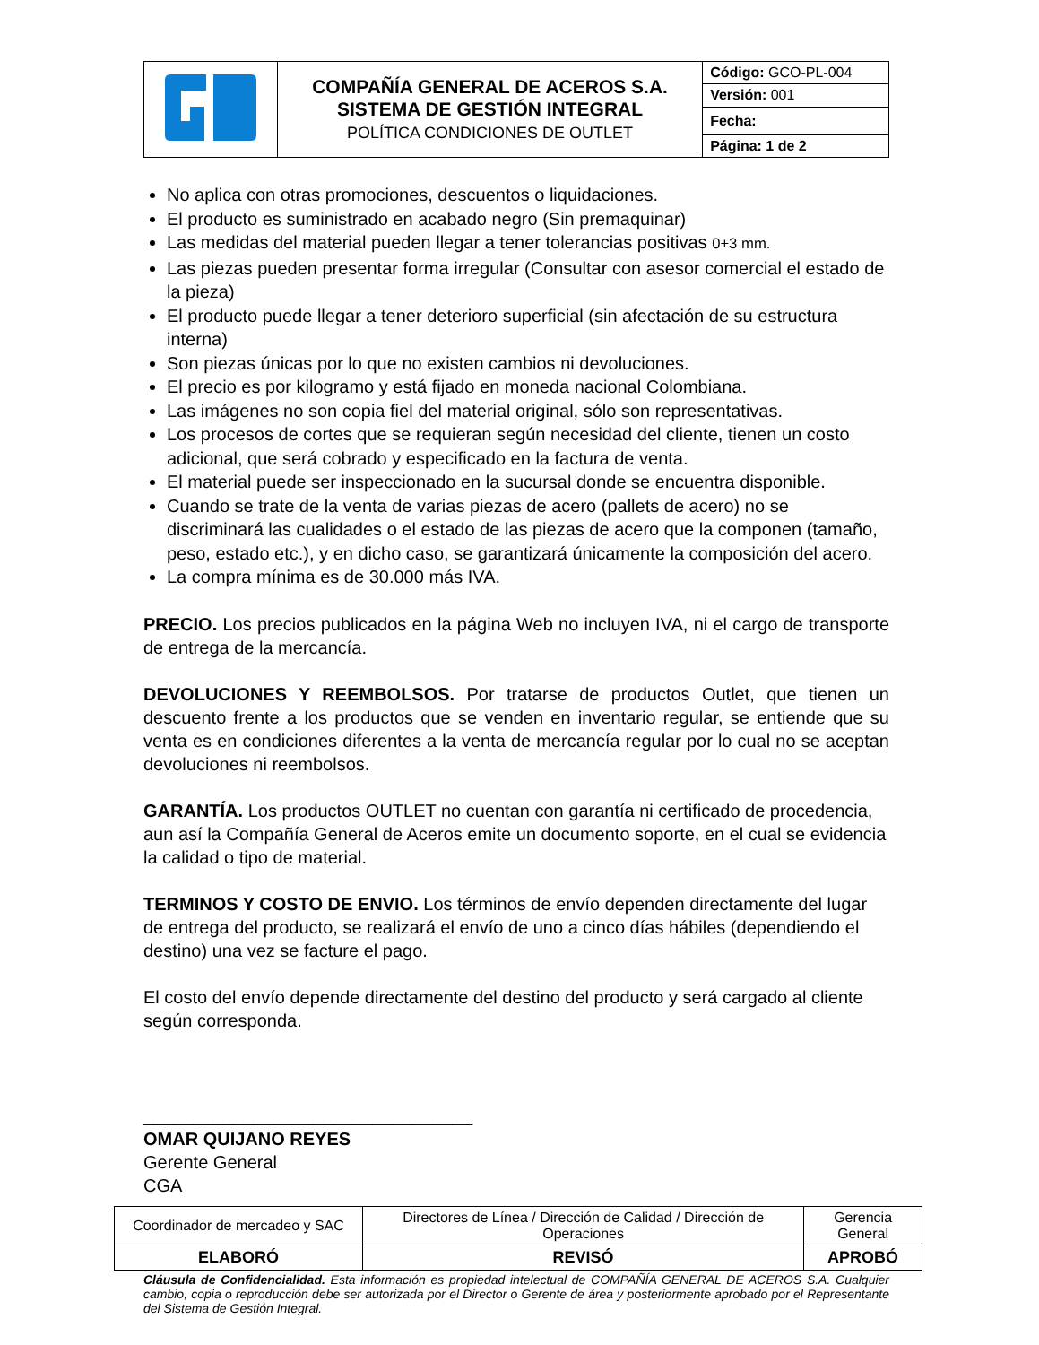| | COMPAÑÍA GENERAL DE ACEROS S.A. SISTEMA DE GESTIÓN INTEGRAL POLÍTICA CONDICIONES DE OUTLET | Código: GCO-PL-004 |
| | | Versión: 001 |
| | | Fecha: |
| | | Página: 1 de 2 |
No aplica con otras promociones, descuentos o liquidaciones.
El producto es suministrado en acabado negro (Sin premaquinar)
Las medidas del material pueden llegar a tener tolerancias positivas 0+3 mm.
Las piezas pueden presentar forma irregular (Consultar con asesor comercial el estado de la pieza)
El producto puede llegar a tener deterioro superficial (sin afectación de su estructura interna)
Son piezas únicas por lo que no existen cambios ni devoluciones.
El precio es por kilogramo y está fijado en moneda nacional Colombiana.
Las imágenes no son copia fiel del material original, sólo son representativas.
Los procesos de cortes que se requieran según necesidad del cliente, tienen un costo adicional, que será cobrado y especificado en la factura de venta.
El material puede ser inspeccionado en la sucursal donde se encuentra disponible.
Cuando se trate de la venta de varias piezas de acero (pallets de acero) no se discriminará las cualidades o el estado de las piezas de acero que la componen (tamaño, peso, estado etc.), y en dicho caso, se garantizará únicamente la composición del acero.
La compra mínima es de 30.000 más IVA.
PRECIO. Los precios publicados en la página Web no incluyen IVA, ni el cargo de transporte de entrega de la mercancía.
DEVOLUCIONES Y REEMBOLSOS. Por tratarse de productos Outlet, que tienen un descuento frente a los productos que se venden en inventario regular, se entiende que su venta es en condiciones diferentes a la venta de mercancía regular por lo cual no se aceptan devoluciones ni reembolsos.
GARANTÍA. Los productos OUTLET no cuentan con garantía ni certificado de procedencia, aun así la Compañía General de Aceros emite un documento soporte, en el cual se evidencia la calidad o tipo de material.
TERMINOS Y COSTO DE ENVIO. Los términos de envío dependen directamente del lugar de entrega del producto, se realizará el envío de uno a cinco días hábiles (dependiendo el destino) una vez se facture el pago.
El costo del envío depende directamente del destino del producto y será cargado al cliente según corresponda.
_________________________________
OMAR QUIJANO REYES
Gerente General
CGA
| Coordinador de mercadeo y SAC | Directores de Línea / Dirección de Calidad / Dirección de Operaciones | Gerencia General |
| ELABORÓ | REVISÓ | APROBÓ |
Cláusula de Confidencialidad. Esta información es propiedad intelectual de COMPAÑÍA GENERAL DE ACEROS S.A. Cualquier cambio, copia o reproducción debe ser autorizada por el Director o Gerente de área y posteriormente aprobado por el Representante del Sistema de Gestión Integral.